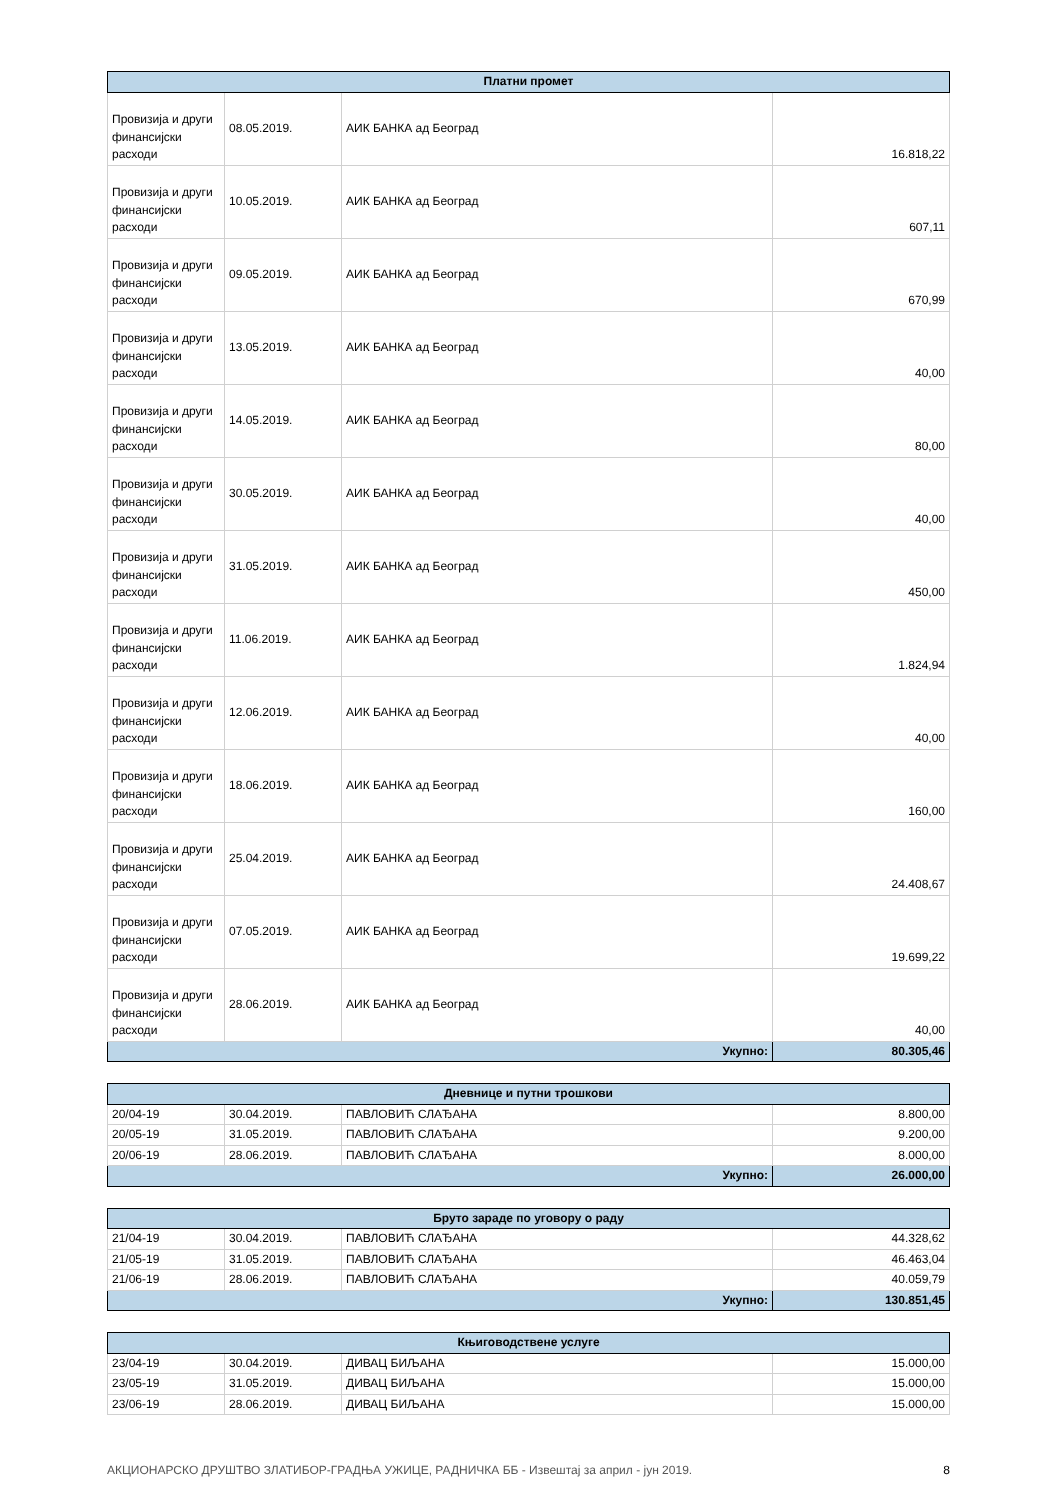| Платни промет | | | |
| --- | --- | --- | --- |
| Провизија и други финансијски расходи | 08.05.2019. | АИК БАНКА ад Београд | 16.818,22 |
| Провизија и други финансијски расходи | 10.05.2019. | АИК БАНКА ад Београд | 607,11 |
| Провизија и други финансијски расходи | 09.05.2019. | АИК БАНКА ад Београд | 670,99 |
| Провизија и други финансијски расходи | 13.05.2019. | АИК БАНКА ад Београд | 40,00 |
| Провизија и други финансијски расходи | 14.05.2019. | АИК БАНКА ад Београд | 80,00 |
| Провизија и други финансијски расходи | 30.05.2019. | АИК БАНКА ад Београд | 40,00 |
| Провизија и други финансијски расходи | 31.05.2019. | АИК БАНКА ад Београд | 450,00 |
| Провизија и други финансијски расходи | 11.06.2019. | АИК БАНКА ад Београд | 1.824,94 |
| Провизија и други финансијски расходи | 12.06.2019. | АИК БАНКА ад Београд | 40,00 |
| Провизија и други финансијски расходи | 18.06.2019. | АИК БАНКА ад Београд | 160,00 |
| Провизија и други финансијски расходи | 25.04.2019. | АИК БАНКА ад Београд | 24.408,67 |
| Провизија и други финансијски расходи | 07.05.2019. | АИК БАНКА ад Београд | 19.699,22 |
| Провизија и други финансијски расходи | 28.06.2019. | АИК БАНКА ад Београд | 40,00 |
| Укупно: | | | 80.305,46 |
| Дневнице и путни трошкови | | | |
| --- | --- | --- | --- |
| 20/04-19 | 30.04.2019. | ПАВЛОВИЋ СЛАЂАНА | 8.800,00 |
| 20/05-19 | 31.05.2019. | ПАВЛОВИЋ СЛАЂАНА | 9.200,00 |
| 20/06-19 | 28.06.2019. | ПАВЛОВИЋ СЛАЂАНА | 8.000,00 |
| Укупно: | | | 26.000,00 |
| Бруто зараде по уговору о раду | | | |
| --- | --- | --- | --- |
| 21/04-19 | 30.04.2019. | ПАВЛОВИЋ СЛАЂАНА | 44.328,62 |
| 21/05-19 | 31.05.2019. | ПАВЛОВИЋ СЛАЂАНА | 46.463,04 |
| 21/06-19 | 28.06.2019. | ПАВЛОВИЋ СЛАЂАНА | 40.059,79 |
| Укупно: | | | 130.851,45 |
| Књиговодствене услуге | | | |
| --- | --- | --- | --- |
| 23/04-19 | 30.04.2019. | ДИВАЦ БИЉАНА | 15.000,00 |
| 23/05-19 | 31.05.2019. | ДИВАЦ БИЉАНА | 15.000,00 |
| 23/06-19 | 28.06.2019. | ДИВАЦ БИЉАНА | 15.000,00 |
АКЦИОНАРСКО ДРУШТВО ЗЛАТИБОР-ГРАДЊА УЖИЦЕ, РАДНИЧКА ББ - Извештај за април - јун 2019. 8